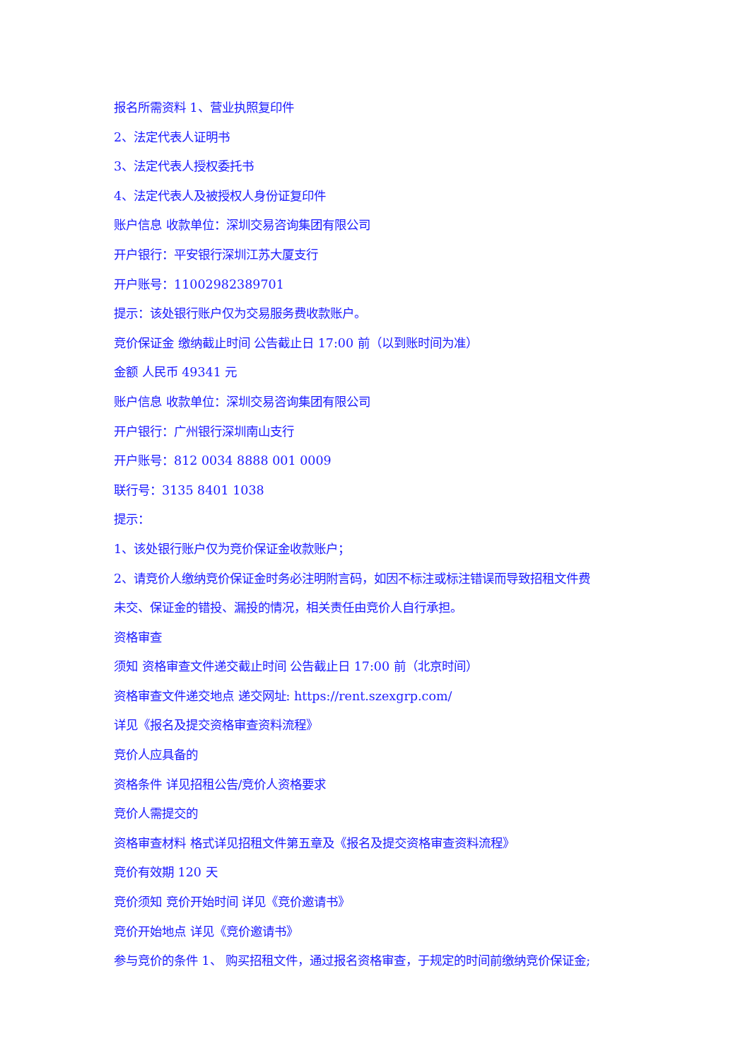报名所需资料 1、营业执照复印件
2、法定代表人证明书
3、法定代表人授权委托书
4、法定代表人及被授权人身份证复印件
账户信息 收款单位：深圳交易咨询集团有限公司
开户银行：平安银行深圳江苏大厦支行
开户账号：11002982389701
提示：该处银行账户仅为交易服务费收款账户。
竞价保证金 缴纳截止时间 公告截止日 17:00 前（以到账时间为准）
金额 人民币 49341 元
账户信息 收款单位：深圳交易咨询集团有限公司
开户银行：广州银行深圳南山支行
开户账号：812 0034 8888 001 0009
联行号：3135 8401 1038
提示：
1、该处银行账户仅为竞价保证金收款账户；
2、请竞价人缴纳竞价保证金时务必注明附言码，如因不标注或标注错误而导致招租文件费
未交、保证金的错投、漏投的情况，相关责任由竞价人自行承担。
资格审查
须知 资格审查文件递交截止时间 公告截止日 17:00 前（北京时间）
资格审查文件递交地点 递交网址: https://rent.szexgrp.com/
详见《报名及提交资格审查资料流程》
竞价人应具备的
资格条件 详见招租公告/竞价人资格要求
竞价人需提交的
资格审查材料 格式详见招租文件第五章及《报名及提交资格审查资料流程》
竞价有效期 120 天
竞价须知 竞价开始时间 详见《竞价邀请书》
竞价开始地点 详见《竞价邀请书》
参与竞价的条件 1、 购买招租文件，通过报名资格审查，于规定的时间前缴纳竞价保证金;